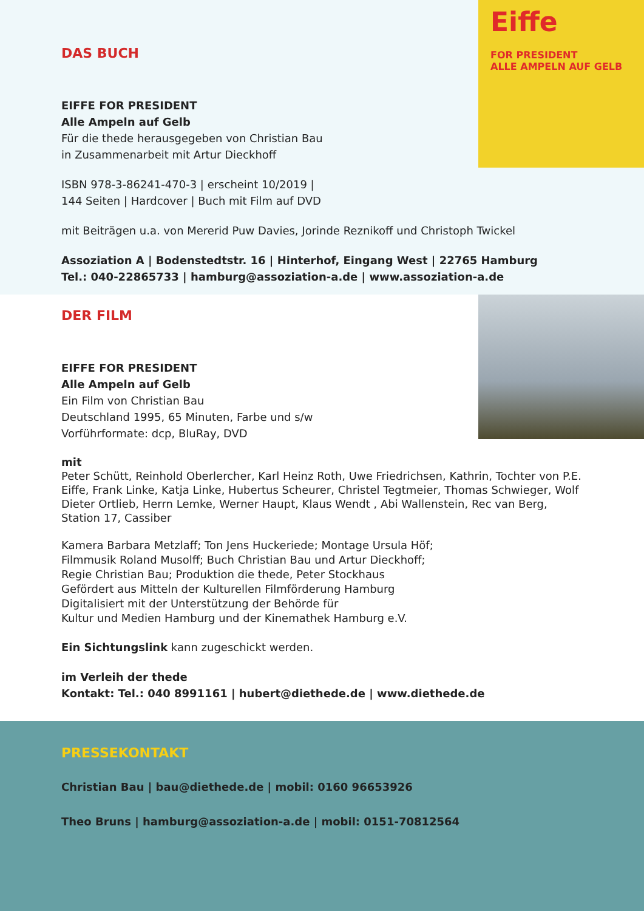Eiffe
FOR PRESIDENT
ALLE AMPELN AUF GELB
DAS BUCH
EIFFE FOR PRESIDENT
Alle Ampeln auf Gelb
Für die thede herausgegeben von Christian Bau
in Zusammenarbeit mit Artur Dieckhoff
ISBN 978-3-86241-470-3 | erscheint 10/2019 |
144 Seiten | Hardcover | Buch mit Film auf DVD
mit Beiträgen u.a. von Mererid Puw Davies, Jorinde Reznikoff und Christoph Twickel
Assoziation A | Bodenstedtstr. 16 | Hinterhof, Eingang West | 22765 Hamburg
Tel.: 040-22865733 | hamburg@assoziation-a.de | www.assoziation-a.de
DER FILM
EIFFE FOR PRESIDENT
Alle Ampeln auf Gelb
Ein Film von Christian Bau
Deutschland 1995, 65 Minuten, Farbe und s/w
Vorführformate: dcp, BluRay, DVD
mit
Peter Schütt, Reinhold Oberlercher, Karl Heinz Roth, Uwe Friedrichsen, Kathrin, Tochter von P.E. Eiffe, Frank Linke, Katja Linke, Hubertus Scheurer, Christel Tegtmeier, Thomas Schwieger, Wolf Dieter Ortlieb, Herrn Lemke, Werner Haupt, Klaus Wendt , Abi Wallenstein, Rec van Berg, Station 17, Cassiber
Kamera Barbara Metzlaff; Ton Jens Huckeriede; Montage Ursula Höf;
Filmmusik Roland Musolff; Buch Christian Bau und Artur Dieckhoff;
Regie Christian Bau; Produktion die thede, Peter Stockhaus
Gefördert aus Mitteln der Kulturellen Filmförderung Hamburg
Digitalisiert mit der Unterstützung der Behörde für
Kultur und Medien Hamburg und der Kinemathek Hamburg e.V.
Ein Sichtungslink kann zugeschickt werden.
im Verleih der thede
Kontakt: Tel.: 040 8991161 | hubert@diethede.de | www.diethede.de
PRESSEKONTAKT
Christian Bau | bau@diethede.de | mobil: 0160 96653926
Theo Bruns | hamburg@assoziation-a.de | mobil: 0151-70812564